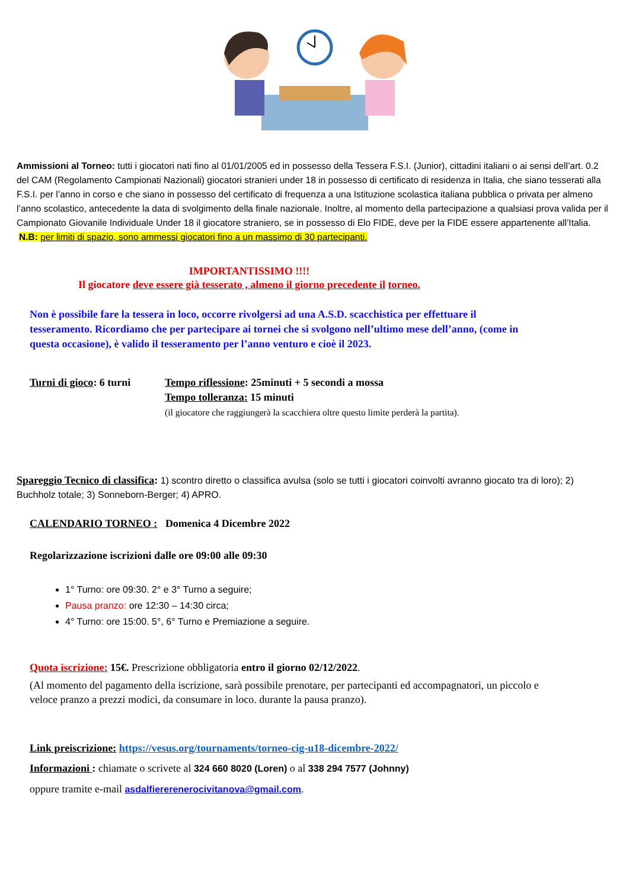Ammissioni al Torneo: tutti i giocatori nati fino al 01/01/2005 ed in possesso della Tessera F.S.I. (Junior), cittadini italiani o ai sensi dell’art. 0.2 del CAM (Regolamento Campionati Nazionali) giocatori stranieri under 18 in possesso di certificato di residenza in Italia, che siano tesserati alla F.S.I. per l’anno in corso e che siano in possesso del certificato di frequenza a una Istituzione scolastica italiana pubblica o privata per almeno l’anno scolastico, antecedente la data di svolgimento della finale nazionale. Inoltre, al momento della partecipazione a qualsiasi prova valida per il Campionato Giovanile Individuale Under 18 il giocatore straniero, se in possesso di Elo FIDE, deve per la FIDE essere appartenente all’Italia.
N.B: per limiti di spazio, sono ammessi giocatori fino a un massimo di 30 partecipanti.
IMPORTANTISSIMO !!!!
Il giocatore deve essere già tesserato , almeno il giorno precedente il torneo.
Non è possibile fare la tessera in loco, occorre rivolgersi ad una A.S.D. scacchistica per effettuare il tesseramento. Ricordiamo che per partecipare ai tornei che si svolgono nell’ultimo mese dell’anno, (come in questa occasione), è valido il tesseramento per l’anno venturo e cioè il 2023.
Turni di gioco: 6 turni
Tempo riflessione: 25minuti + 5 secondi a mossa
Tempo tolleranza: 15 minuti
(il giocatore che raggiungerà la scacchiera oltre questo limite perderà la partita).
Spareggio Tecnico di classifica: 1) scontro diretto o classifica avulsa (solo se tutti i giocatori coinvolti avranno giocato tra di loro); 2) Buchholz totale; 3) Sonneborn-Berger; 4) APRO.
CALENDARIO TORNEO : Domenica 4 Dicembre 2022
Regolarizzazione iscrizioni dalle ore 09:00 alle 09:30
1° Turno: ore 09:30. 2° e 3° Turno a seguire;
Pausa pranzo: ore 12:30 – 14:30 circa;
4° Turno: ore 15:00. 5°, 6° Turno e Premiazione a seguire.
Quota iscrizione: 15€. Prescrizione obbligatoria entro il giorno 02/12/2022.
(Al momento del pagamento della iscrizione, sarà possibile prenotare, per partecipanti ed accompagnatori, un piccolo e veloce pranzo a prezzi modici, da consumare in loco. durante la pausa pranzo).
Link preiscrizione: https://vesus.org/tournaments/torneo-cig-u18-dicembre-2022/
Informazioni : chiamate o scrivete al 324 660 8020 (Loren) o al 338 294 7577 (Johnny)
oppure tramite e-mail asdalfiererenerocivitanova@gmail.com.